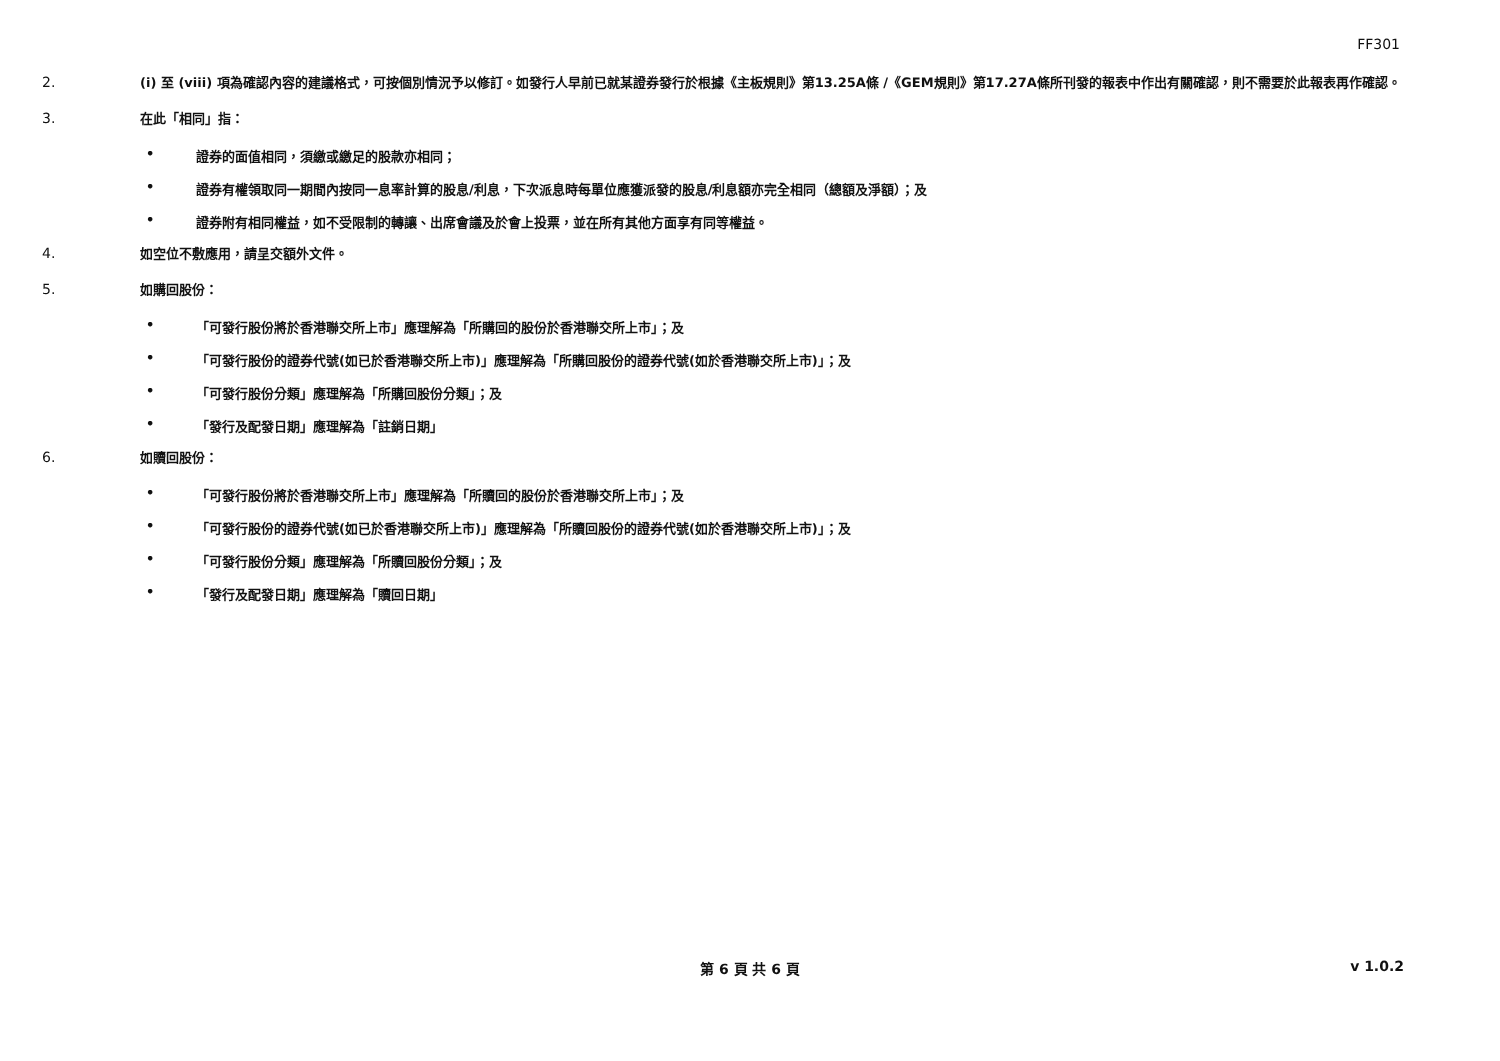FF301
2.
(i) 至 (viii) 項為確認內容的建議格式，可按個別情況予以修訂。如發行人早前已就某證券發行於根據《主板規則》第13.25A條 /《GEM規則》第17.27A條所刊發的報表中作出有關確認，則不需要於此報表再作確認。
3.
在此「相同」指：
• 證券的面值相同，須繳或繳足的股款亦相同；
• 證券有權領取同一期間內按同一息率計算的股息/利息，下次派息時每單位應獲派發的股息/利息額亦完全相同（總額及淨額）；及
• 證券附有相同權益，如不受限制的轉讓、出席會議及於會上投票，並在所有其他方面享有同等權益。
4.
如空位不敷應用，請呈交額外文件。
5.
如購回股份：
• 「可發行股份將於香港聯交所上市」應理解為「所購回的股份於香港聯交所上市」；及
• 「可發行股份的證券代號(如已於香港聯交所上市)」應理解為「所購回股份的證券代號(如於香港聯交所上市)」；及
• 「可發行股份分類」應理解為「所購回股份分類」；及
• 「發行及配發日期」應理解為「註銷日期」
6.
如贖回股份：
• 「可發行股份將於香港聯交所上市」應理解為「所贖回的股份於香港聯交所上市」；及
• 「可發行股份的證券代號(如已於香港聯交所上市)」應理解為「所贖回股份的證券代號(如於香港聯交所上市)」；及
• 「可發行股份分類」應理解為「所贖回股份分類」；及
• 「發行及配發日期」應理解為「贖回日期」
第 6 頁 共 6 頁
v 1.0.2